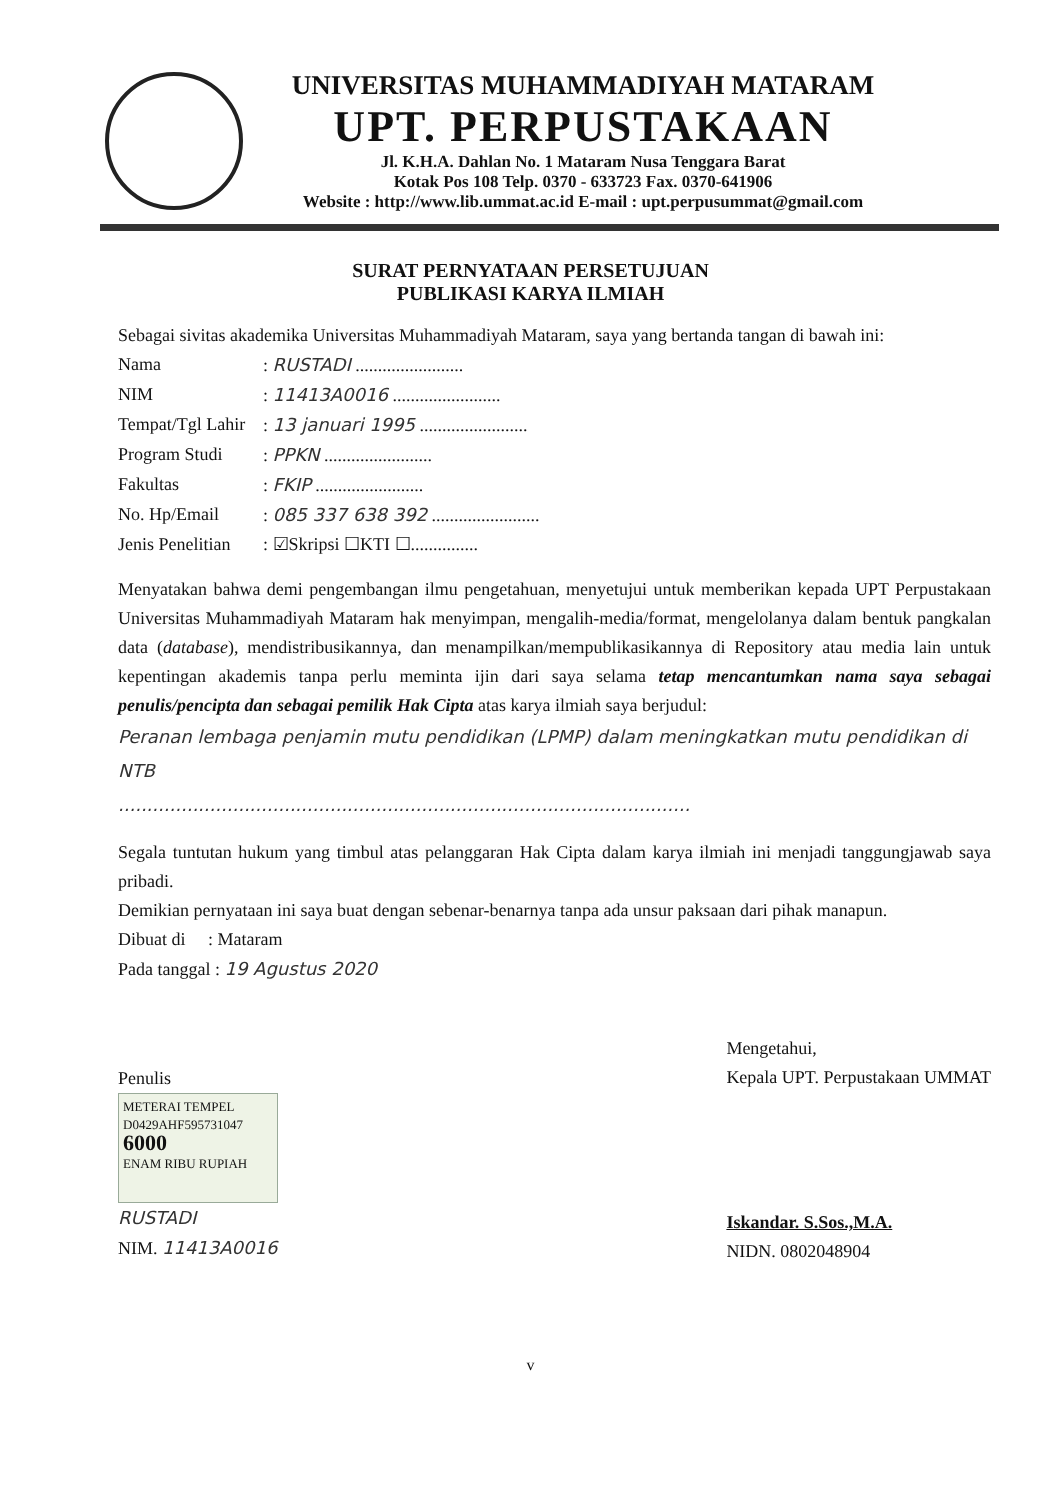UNIVERSITAS MUHAMMADIYAH MATARAM
UPT. PERPUSTAKAAN
Jl. K.H.A. Dahlan No. 1 Mataram Nusa Tenggara Barat
Kotak Pos 108 Telp. 0370 - 633723 Fax. 0370-641906
Website : http://www.lib.ummat.ac.id E-mail : upt.perpusummat@gmail.com
SURAT PERNYATAAN PERSETUJUAN
PUBLIKASI KARYA ILMIAH
Sebagai sivitas akademika Universitas Muhammadiyah Mataram, saya yang bertanda tangan di bawah ini:
Nama: RUSTADI ........................
NIM: 11413A0016 ........................
Tempat/Tgl Lahir: 13 januari 1995 ........................
Program Studi: PPKN ........................
Fakultas: FKIP ........................
No. Hp/Email: 085 337 638 392 ........................
Jenis Penelitian: ☑Skripsi ☐KTI ☐...............
Menyatakan bahwa demi pengembangan ilmu pengetahuan, menyetujui untuk memberikan kepada UPT Perpustakaan Universitas Muhammadiyah Mataram hak menyimpan, mengalih-media/format, mengelolanya dalam bentuk pangkalan data (database), mendistribusikannya, dan menampilkan/mempublikasikannya di Repository atau media lain untuk kepentingan akademis tanpa perlu meminta ijin dari saya selama tetap mencantumkan nama saya sebagai penulis/pencipta dan sebagai pemilik Hak Cipta atas karya ilmiah saya berjudul:
Peranan lembaga penjamin mutu pendidikan (LPMP) dalam meningkatkan mutu pendidikan di NTB
....................................................................................................
Segala tuntutan hukum yang timbul atas pelanggaran Hak Cipta dalam karya ilmiah ini menjadi tanggungjawab saya pribadi.
Demikian pernyataan ini saya buat dengan sebenar-benarnya tanpa ada unsur paksaan dari pihak manapun.
Dibuat di : Mataram
Pada tanggal : 19 Agustus 2020
Penulis
METERAI TEMPEL
D0429AHF595731047
6000
ENAM RIBU RUPIAH
RUSTADI
NIM. 11413A0016
Mengetahui,
Kepala UPT. Perpustakaan UMMAT
Iskandar. S.Sos.,M.A.
NIDN. 0802048904
v